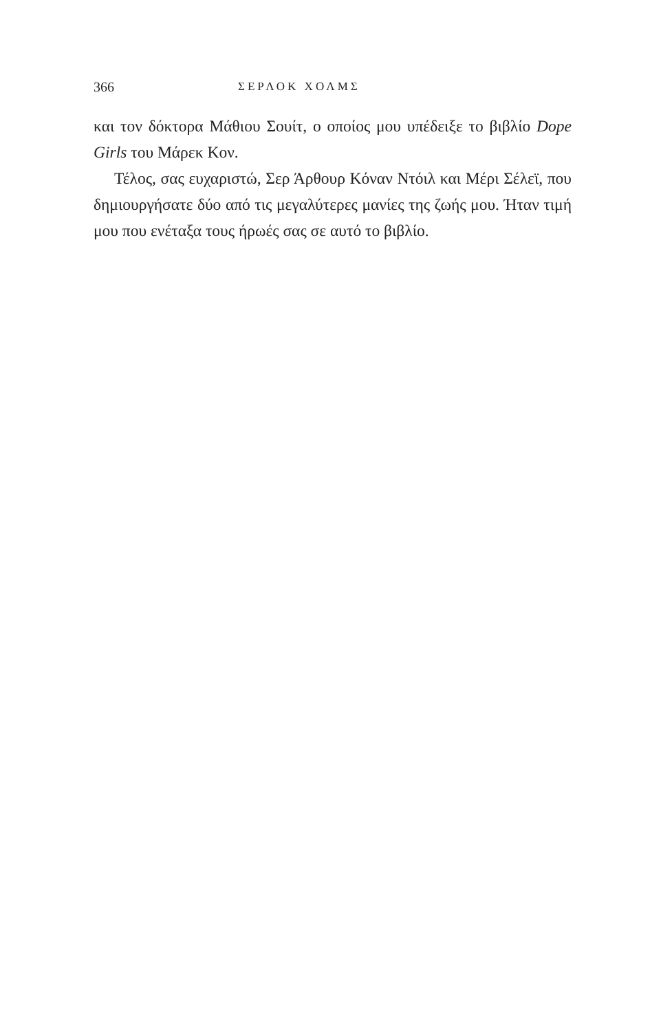366 ΣΕΡΛΟΚ ΧΟΛΜΣ
και τον δόκτορα Μάθιου Σουίτ, ο οποίος μου υπέδειξε το βιβλίο Dope Girls του Μάρεκ Κον.
Τέλος, σας ευχαριστώ, Σερ Άρθουρ Κόναν Ντόιλ και Μέρι Σέλεϊ, που δημιουργήσατε δύο από τις μεγαλύτερες μανίες της ζωής μου. Ήταν τιμή μου που ενέταξα τους ήρωές σας σε αυτό το βιβλίο.